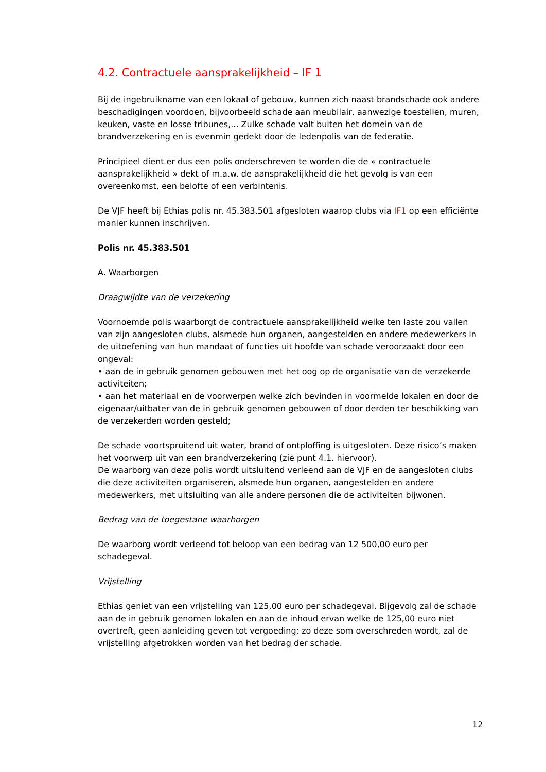4.2. Contractuele aansprakelijkheid – IF 1
Bij de ingebruikname van een lokaal of gebouw, kunnen zich naast brandschade ook andere beschadigingen voordoen, bijvoorbeeld schade aan meubilair, aanwezige toestellen, muren, keuken, vaste en losse tribunes,... Zulke schade valt buiten het domein van de brandverzekering en is evenmin gedekt door de ledenpolis van de federatie.
Principieel dient er dus een polis onderschreven te worden die de « contractuele aansprakelijkheid » dekt of m.a.w. de aansprakelijkheid die het gevolg is van een overeenkomst, een belofte of een verbintenis.
De VJF heeft bij Ethias polis nr. 45.383.501 afgesloten waarop clubs via IF1 op een efficiënte manier kunnen inschrijven.
Polis nr. 45.383.501
A. Waarborgen
Draagwijdte van de verzekering
Voornoemde polis waarborgt de contractuele aansprakelijkheid welke ten laste zou vallen van zijn aangesloten clubs, alsmede hun organen, aangestelden en andere medewerkers in de uitoefening van hun mandaat of functies uit hoofde van schade veroorzaakt door een ongeval:
• aan de in gebruik genomen gebouwen met het oog op de organisatie van de verzekerde activiteiten;
• aan het materiaal en de voorwerpen welke zich bevinden in voormelde lokalen en door de eigenaar/uitbater van de in gebruik genomen gebouwen of door derden ter beschikking van de verzekerden worden gesteld;
De schade voortspruitend uit water, brand of ontploffing is uitgesloten. Deze risico’s maken het voorwerp uit van een brandverzekering (zie punt 4.1. hiervoor).
De waarborg van deze polis wordt uitsluitend verleend aan de VJF en de aangesloten clubs die deze activiteiten organiseren, alsmede hun organen, aangestelden en andere medewerkers, met uitsluiting van alle andere personen die de activiteiten bijwonen.
Bedrag van de toegestane waarborgen
De waarborg wordt verleend tot beloop van een bedrag van 12 500,00 euro per schadegeval.
Vrijstelling
Ethias geniet van een vrijstelling van 125,00 euro per schadegeval. Bijgevolg zal de schade aan de in gebruik genomen lokalen en aan de inhoud ervan welke de 125,00 euro niet overtreft, geen aanleiding geven tot vergoeding; zo deze som overschreden wordt, zal de vrijstelling afgetrokken worden van het bedrag der schade.
12